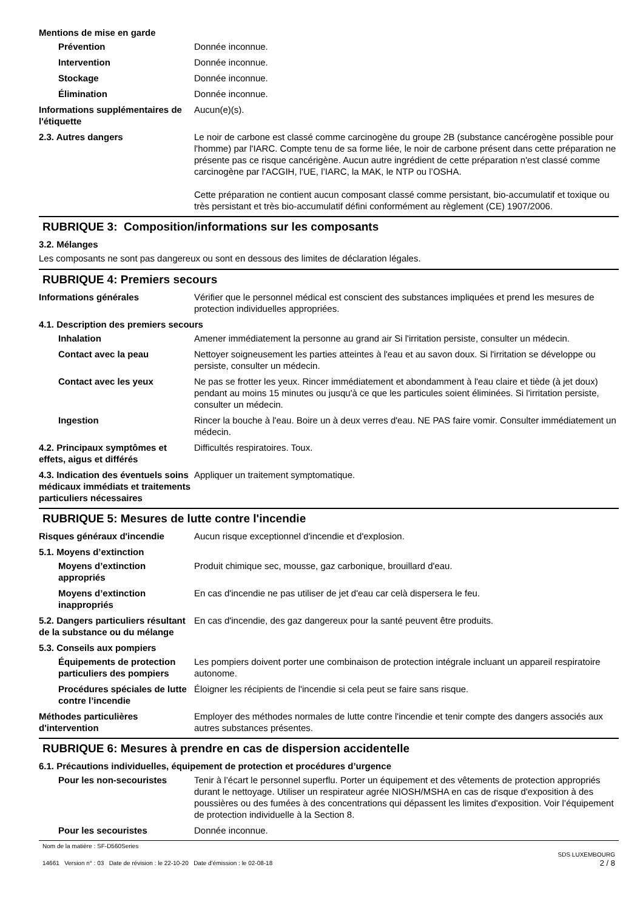Mentions de mise en garde
Prévention Donnée inconnue.
Intervention Donnée inconnue.
Stockage Donnée inconnue.
Élimination Donnée inconnue.
Informations supplémentaires de l'étiquette
Aucun(e)(s).
2.3. Autres dangers Le noir de carbone est classé comme carcinogène du groupe 2B (substance cancérogène possible pour l'homme) par l'IARC. Compte tenu de sa forme liée, le noir de carbone présent dans cette préparation ne présente pas ce risque cancérigène. Aucun autre ingrédient de cette préparation n'est classé comme carcinogène par l'ACGIH, l'UE, l’IARC, la MAK, le NTP ou l’OSHA.
Cette préparation ne contient aucun composant classé comme persistant, bio-accumulatif et toxique ou très persistant et très bio-accumulatif défini conformément au règlement (CE) 1907/2006.
RUBRIQUE 3: Composition/informations sur les composants
3.2. Mélanges
Les composants ne sont pas dangereux ou sont en dessous des limites de déclaration légales.
RUBRIQUE 4: Premiers secours
Informations générales Vérifier que le personnel médical est conscient des substances impliquées et prend les mesures de protection individuelles appropriées.
4.1. Description des premiers secours
Inhalation Amener immédiatement la personne au grand air Si l'irritation persiste, consulter un médecin.
Contact avec la peau Nettoyer soigneusement les parties atteintes à l'eau et au savon doux. Si l'irritation se développe ou persiste, consulter un médecin.
Contact avec les yeux Ne pas se frotter les yeux. Rincer immédiatement et abondamment à l'eau claire et tiède (à jet doux) pendant au moins 15 minutes ou jusqu'à ce que les particules soient éliminées. Si l'irritation persiste, consulter un médecin.
Ingestion Rincer la bouche à l'eau. Boire un à deux verres d'eau. NE PAS faire vomir. Consulter immédiatement un médecin.
4.2. Principaux symptômes et effets, aigus et différés
Difficultés respiratoires. Toux.
4.3. Indication des éventuels soins médicaux immédiats et traitements particuliers nécessaires
Appliquer un traitement symptomatique.
RUBRIQUE 5: Mesures de lutte contre l'incendie
Risques généraux d'incendie Aucun risque exceptionnel d'incendie et d'explosion.
5.1. Moyens d’extinction
Moyens d’extinction appropriés
Produit chimique sec, mousse, gaz carbonique, brouillard d'eau.
Moyens d’extinction inappropriés
En cas d'incendie ne pas utiliser de jet d'eau car celà dispersera le feu.
5.2. Dangers particuliers résultant de la substance ou du mélange
En cas d'incendie, des gaz dangereux pour la santé peuvent être produits.
5.3. Conseils aux pompiers
Équipements de protection particuliers des pompiers
Les pompiers doivent porter une combinaison de protection intégrale incluant un appareil respiratoire autonome.
Procédures spéciales de lutte contre l’incendie
Éloigner les récipients de l'incendie si cela peut se faire sans risque.
Méthodes particulières d'intervention
Employer des méthodes normales de lutte contre l'incendie et tenir compte des dangers associés aux autres substances présentes.
RUBRIQUE 6: Mesures à prendre en cas de dispersion accidentelle
6.1. Précautions individuelles, équipement de protection et procédures d’urgence
Pour les non-secouristes Tenir à l’écart le personnel superflu. Porter un équipement et des vêtements de protection appropriés durant le nettoyage. Utiliser un respirateur agrée NIOSH/MSHA en cas de risque d'exposition à des poussières ou des fumées à des concentrations qui dépassent les limites d'exposition. Voir l’équipement de protection individuelle à la Section 8.
Pour les secouristes Donnée inconnue.
Nom de la matière : SF-D560Series
14661 Version n° : 03 Date de révision : le 22-10-20 Date d’émission : le 02-08-18
SDS LUXEMBOURG
2 / 8